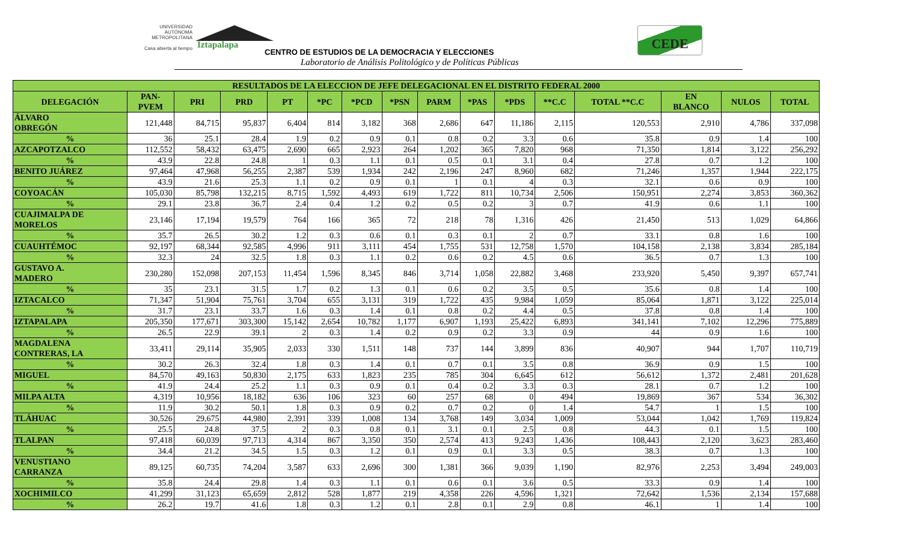UNIVERSIDAD
AUTÓNOMA
METROPOLITANA
Casa abierta al tiempo
Iztapalapa
CENTRO DE ESTUDIOS DE LA DEMOCRACIA Y ELECCIONES
Laboratorio de Análisis Politológico y de Políticas Públicas
CEDE
| RESULTADOS DE LA ELECCION DE JEFE DELEGACIONAL EN EL DISTRITO FEDERAL 2000 | | | | | | | | | | | | | | | |
| --- | --- | --- | --- | --- | --- | --- | --- | --- | --- | --- | --- | --- | --- | --- | --- |
| DELEGACIÓN | PAN- PVEM | PRI | PRD | PT | *PC | *PCD | *PSN | PARM | *PAS | *PDS | **C.C | TOTAL **C.C | EN BLANCO | NULOS | TOTAL |
| ÁLVARO OBREGÓN | 121,448 | 84,715 | 95,837 | 6,404 | 814 | 3,182 | 368 | 2,686 | 647 | 11,186 | 2,115 | 120,553 | 2,910 | 4,786 | 337,098 |
| % | 36 | 25.1 | 28.4 | 1.9 | 0.2 | 0.9 | 0.1 | 0.8 | 0.2 | 3.3 | 0.6 | 35.8 | 0.9 | 1.4 | 100 |
| AZCAPOTZALCO | 112,552 | 58,432 | 63,475 | 2,690 | 665 | 2,923 | 264 | 1,202 | 365 | 7,820 | 968 | 71,350 | 1,814 | 3,122 | 256,292 |
| % | 43.9 | 22.8 | 24.8 | 1 | 0.3 | 1.1 | 0.1 | 0.5 | 0.1 | 3.1 | 0.4 | 27.8 | 0.7 | 1.2 | 100 |
| BENITO JUÁREZ | 97,464 | 47,968 | 56,255 | 2,387 | 539 | 1,934 | 242 | 2,196 | 247 | 8,960 | 682 | 71,246 | 1,357 | 1,944 | 222,175 |
| % | 43.9 | 21.6 | 25.3 | 1.1 | 0.2 | 0.9 | 0.1 | 1 | 0.1 | 4 | 0.3 | 32.1 | 0.6 | 0.9 | 100 |
| COYOACÁN | 105,030 | 85,798 | 132,215 | 8,715 | 1,592 | 4,493 | 619 | 1,722 | 811 | 10,734 | 2,506 | 150,951 | 2,274 | 3,853 | 360,362 |
| % | 29.1 | 23.8 | 36.7 | 2.4 | 0.4 | 1.2 | 0.2 | 0.5 | 0.2 | 3 | 0.7 | 41.9 | 0.6 | 1.1 | 100 |
| CUAJIMALPA DE MORELOS | 23,146 | 17,194 | 19,579 | 764 | 166 | 365 | 72 | 218 | 78 | 1,316 | 426 | 21,450 | 513 | 1,029 | 64,866 |
| % | 35.7 | 26.5 | 30.2 | 1.2 | 0.3 | 0.6 | 0.1 | 0.3 | 0.1 | 2 | 0.7 | 33.1 | 0.8 | 1.6 | 100 |
| CUAUHTÉMOC | 92,197 | 68,344 | 92,585 | 4,996 | 911 | 3,111 | 454 | 1,755 | 531 | 12,758 | 1,570 | 104,158 | 2,138 | 3,834 | 285,184 |
| % | 32.3 | 24 | 32.5 | 1.8 | 0.3 | 1.1 | 0.2 | 0.6 | 0.2 | 4.5 | 0.6 | 36.5 | 0.7 | 1.3 | 100 |
| GUSTAVO A. MADERO | 230,280 | 152,098 | 207,153 | 11,454 | 1,596 | 8,345 | 846 | 3,714 | 1,058 | 22,882 | 3,468 | 233,920 | 5,450 | 9,397 | 657,741 |
| % | 35 | 23.1 | 31.5 | 1.7 | 0.2 | 1.3 | 0.1 | 0.6 | 0.2 | 3.5 | 0.5 | 35.6 | 0.8 | 1.4 | 100 |
| IZTACALCO | 71,347 | 51,904 | 75,761 | 3,704 | 655 | 3,131 | 319 | 1,722 | 435 | 9,984 | 1,059 | 85,064 | 1,871 | 3,122 | 225,014 |
| % | 31.7 | 23.1 | 33.7 | 1.6 | 0.3 | 1.4 | 0.1 | 0.8 | 0.2 | 4.4 | 0.5 | 37.8 | 0.8 | 1.4 | 100 |
| IZTAPALAPA | 205,350 | 177,671 | 303,300 | 15,142 | 2,654 | 10,782 | 1,177 | 6,907 | 1,193 | 25,422 | 6,893 | 341,141 | 7,102 | 12,296 | 775,889 |
| % | 26.5 | 22.9 | 39.1 | 2 | 0.3 | 1.4 | 0.2 | 0.9 | 0.2 | 3.3 | 0.9 | 44 | 0.9 | 1.6 | 100 |
| MAGDALENA CONTRERAS, LA | 33,411 | 29,114 | 35,905 | 2,033 | 330 | 1,511 | 148 | 737 | 144 | 3,899 | 836 | 40,907 | 944 | 1,707 | 110,719 |
| % | 30.2 | 26.3 | 32.4 | 1.8 | 0.3 | 1.4 | 0.1 | 0.7 | 0.1 | 3.5 | 0.8 | 36.9 | 0.9 | 1.5 | 100 |
| MIGUEL | 84,570 | 49,163 | 50,830 | 2,175 | 633 | 1,823 | 235 | 785 | 304 | 6,645 | 612 | 56,612 | 1,372 | 2,481 | 201,628 |
| % | 41.9 | 24.4 | 25.2 | 1.1 | 0.3 | 0.9 | 0.1 | 0.4 | 0.2 | 3.3 | 0.3 | 28.1 | 0.7 | 1.2 | 100 |
| MILPA ALTA | 4,319 | 10,956 | 18,182 | 636 | 106 | 323 | 60 | 257 | 68 | 0 | 494 | 19,869 | 367 | 534 | 36,302 |
| % | 11.9 | 30.2 | 50.1 | 1.8 | 0.3 | 0.9 | 0.2 | 0.7 | 0.2 | 0 | 1.4 | 54.7 | 1 | 1.5 | 100 |
| TLÁHUAC | 30,526 | 29,675 | 44,980 | 2,391 | 339 | 1,008 | 134 | 3,768 | 149 | 3,034 | 1,009 | 53,044 | 1,042 | 1,769 | 119,824 |
| % | 25.5 | 24.8 | 37.5 | 2 | 0.3 | 0.8 | 0.1 | 3.1 | 0.1 | 2.5 | 0.8 | 44.3 | 0.1 | 1.5 | 100 |
| TLALPAN | 97,418 | 60,039 | 97,713 | 4,314 | 867 | 3,350 | 350 | 2,574 | 413 | 9,243 | 1,436 | 108,443 | 2,120 | 3,623 | 283,460 |
| % | 34.4 | 21.2 | 34.5 | 1.5 | 0.3 | 1.2 | 0.1 | 0.9 | 0.1 | 3.3 | 0.5 | 38.3 | 0.7 | 1.3 | 100 |
| VENUSTIANO CARRANZA | 89,125 | 60,735 | 74,204 | 3,587 | 633 | 2,696 | 300 | 1,381 | 366 | 9,039 | 1,190 | 82,976 | 2,253 | 3,494 | 249,003 |
| % | 35.8 | 24.4 | 29.8 | 1.4 | 0.3 | 1.1 | 0.1 | 0.6 | 0.1 | 3.6 | 0.5 | 33.3 | 0.9 | 1.4 | 100 |
| XOCHIMILCO | 41,299 | 31,123 | 65,659 | 2,812 | 528 | 1,877 | 219 | 4,358 | 226 | 4,596 | 1,321 | 72,642 | 1,536 | 2,134 | 157,688 |
| % | 26.2 | 19.7 | 41.6 | 1.8 | 0.3 | 1.2 | 0.1 | 2.8 | 0.1 | 2.9 | 0.8 | 46.1 | 1 | 1.4 | 100 |